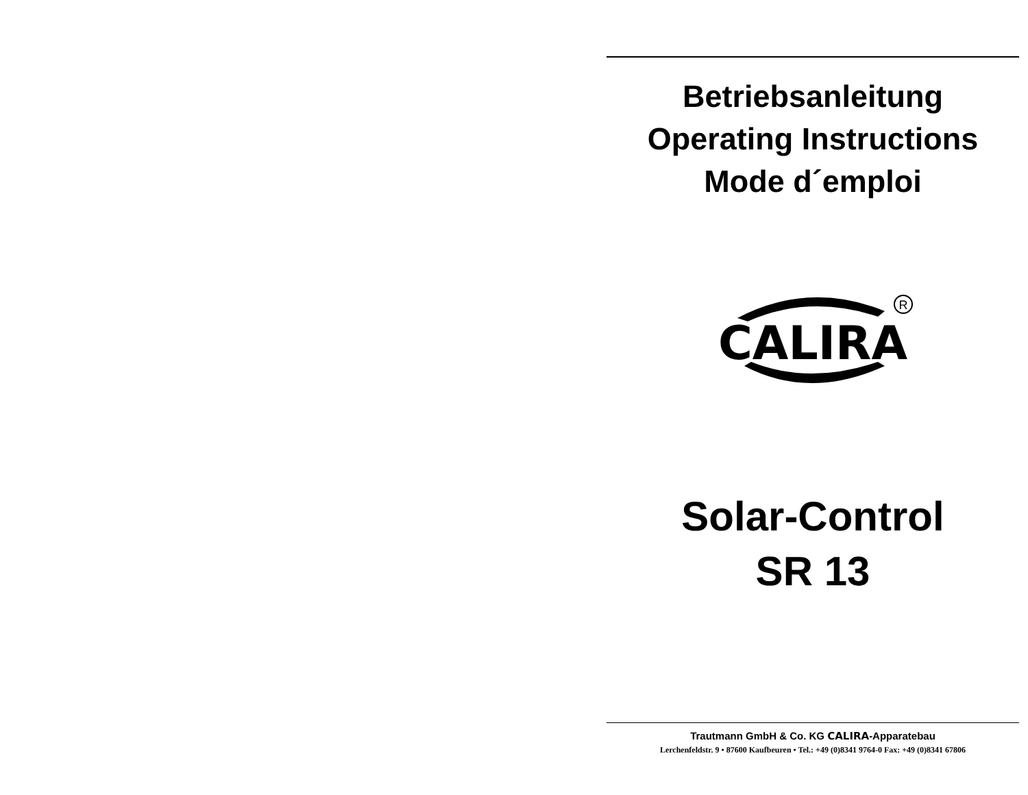Betriebsanleitung
Operating Instructions
Mode d´emploi
CALIRA
R
Solar-Control
SR 13
Trautmann GmbH & Co. KG CALIRA-Apparatebau
Lerchenfeldstr. 9 • 87600 Kaufbeuren • Tel.: +49 (0)8341 9764-0 Fax: +49 (0)8341 67806